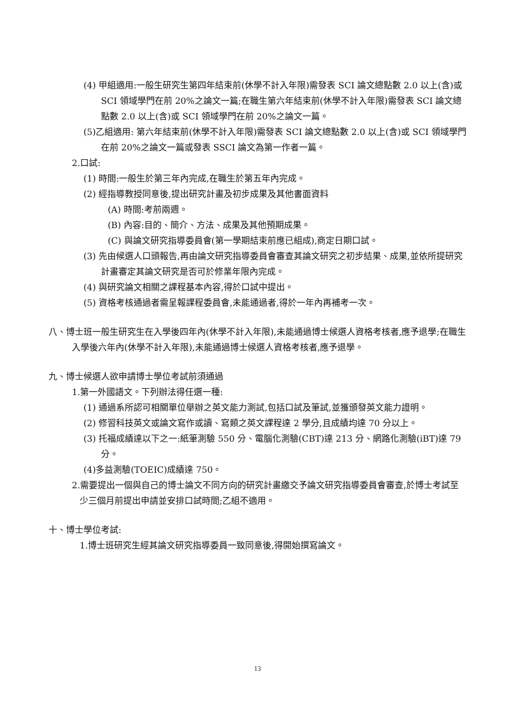(4) 甲組適用:一般生研究生第四年結束前(休學不計入年限)需發表 SCI 論文總點數 2.0 以上(含)或 SCI 領域學門在前 20%之論文一篇;在職生第六年結束前(休學不計入年限)需發表 SCI 論文總點數 2.0 以上(含)或 SCI 領域學門在前 20%之論文一篇。
(5)乙組適用: 第六年結束前(休學不計入年限)需發表 SCI 論文總點數 2.0 以上(含)或 SCI 領域學門在前 20%之論文一篇或發表 SSCI 論文為第一作者一篇。
2.口試:
(1) 時間:一般生於第三年內完成,在職生於第五年內完成。
(2) 經指導教授同意後,提出研究計畫及初步成果及其他書面資料
(A) 時間:考前兩週。
(B) 內容:目的、簡介、方法、成果及其他預期成果。
(C) 與論文研究指導委員會(第一學期結束前應已組成),商定日期口試。
(3) 先由候選人口頭報告,再由論文研究指導委員會審查其論文研究之初步結果、成果,並依所提研究計畫審定其論文研究是否可於修業年限內完成。
(4) 與研究論文相關之課程基本內容,得於口試中提出。
(5) 資格考核通過者需呈報課程委員會,未能通過者,得於一年內再補考一次。
八、博士班一般生研究生在入學後四年內(休學不計入年限),未能通過博士候選人資格考核者,應予退學;在職生入學後六年內(休學不計入年限),未能通過博士候選人資格考核者,應予退學。
九、博士候選人欲申請博士學位考試前須通過
1.第一外國語文。下列辦法得任選一種:
(1) 通過系所認可相關單位舉辦之英文能力測試,包括口試及筆試,並獲頒發英文能力證明。
(2) 修習科技英文或論文寫作或讀、寫類之英文課程達 2 學分,且成績均達 70 分以上。
(3) 托福成績達以下之一:紙筆測驗 550 分、電腦化測驗(CBT)達 213 分、網路化測驗(iBT)達 79 分。
(4)多益測驗(TOEIC)成績達 750。
2.需要提出一個與自己的博士論文不同方向的研究計畫繳交予論文研究指導委員會審查,於博士考試至少三個月前提出申請並安排口試時間;乙組不適用。
十、博士學位考試:
1.博士班研究生經其論文研究指導委員一致同意後,得開始撰寫論文。
13